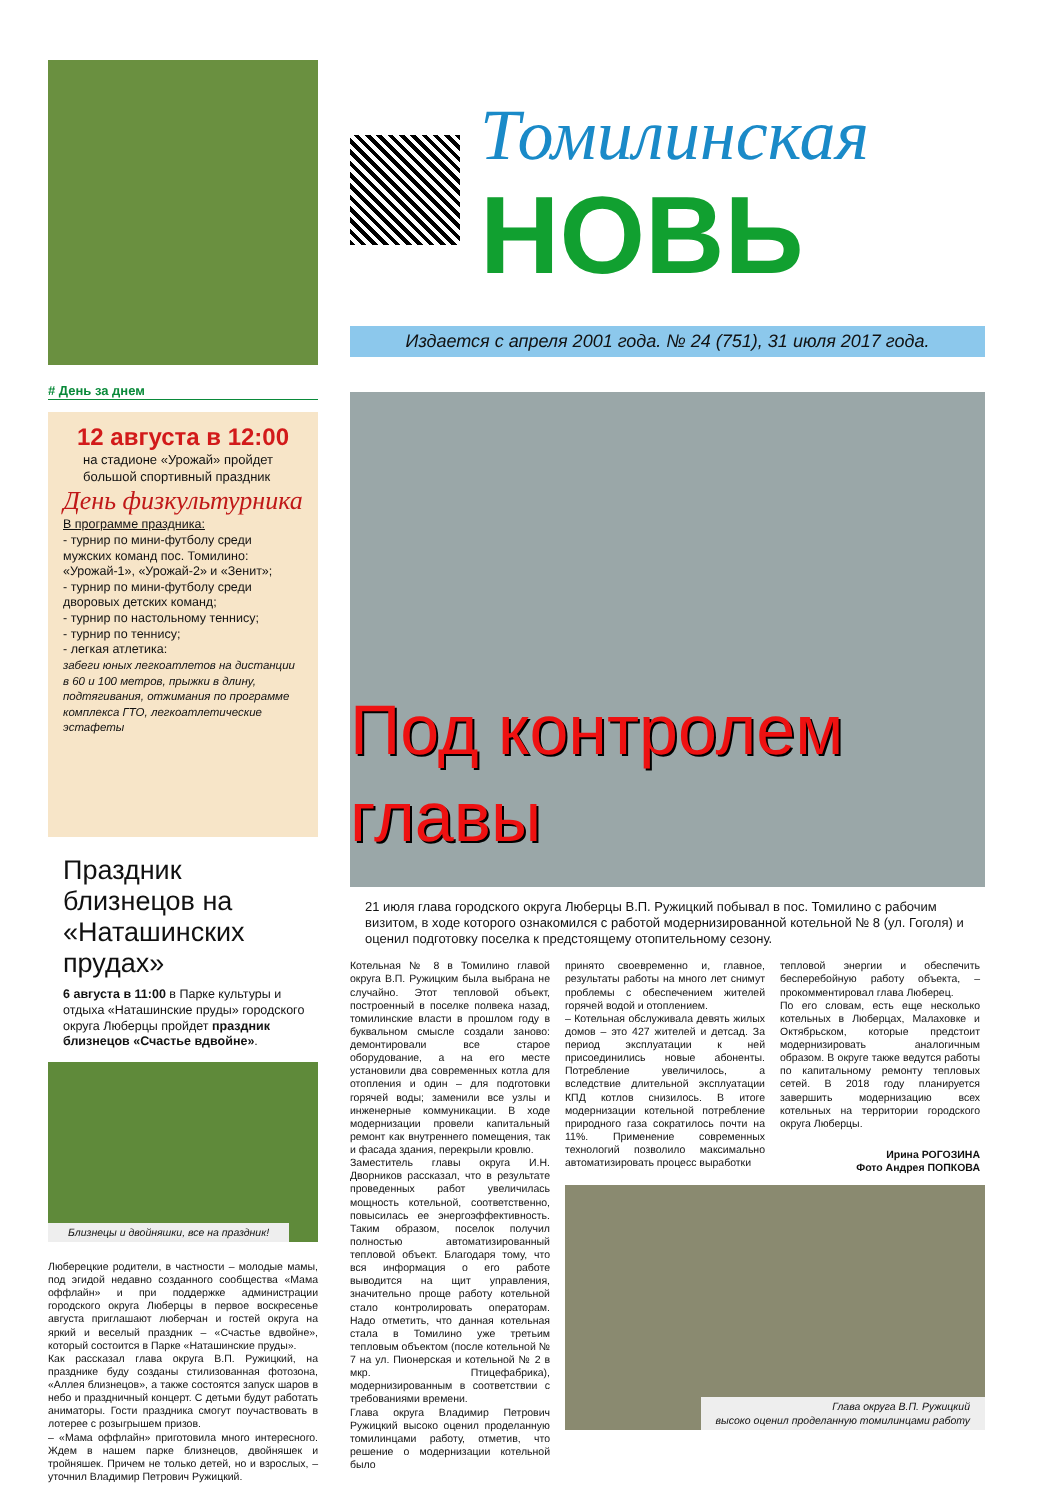# День за днем
12 августа в 12:00
на стадионе «Урожай» пройдет большой спортивный праздник
День физкультурника
В программе праздника:
- турнир по мини-футболу среди мужских команд пос. Томилино: «Урожай-1», «Урожай-2» и «Зенит»;
- турнир по мини-футболу среди дворовых детских команд;
- турнир по настольному теннису;
- турнир по теннису;
- легкая атлетика:
забеги юных легкоатлетов на дистанции в 60 и 100 метров, прыжки в длину, подтягивания, отжимания по программе комплекса ГТО, легкоатлетические эстафеты
Праздник близнецов на «Наташинских прудах»
6 августа в 11:00 в Парке культуры и отдыха «Наташинские пруды» городского округа Люберцы пройдет праздник близнецов «Счастье вдвойне».
Близнецы и двойняшки, все на праздник!
Люберецкие родители, в частности – молодые мамы, под эгидой недавно созданного сообщества «Мама оффлайн» и при поддержке администрации городского округа Люберцы в первое воскресенье августа приглашают люберчан и гостей округа на яркий и веселый праздник – «Счастье вдвойне», который состоится в Парке «Наташинские пруды».
Как рассказал глава округа В.П. Ружицкий, на празднике буду созданы стилизованная фотозона, «Аллея близнецов», а также состоятся запуск шаров в небо и праздничный концерт. С детьми будут работать аниматоры. Гости праздника смогут поучаствовать в лотерее с розыгрышем призов.
– «Мама оффлайн» приготовила много интересного. Ждем в нашем парке близнецов, двойняшек и тройняшек. Причем не только детей, но и взрослых, – уточнил Владимир Петрович Ружицкий.
Томилинская
НОВЬ
Издается с апреля 2001 года. № 24 (751), 31 июля 2017 года.
Под контролем главы
21 июля глава городского округа Люберцы В.П. Ружицкий побывал в пос. Томилино с рабочим визитом, в ходе которого ознакомился с работой модернизированной котельной № 8 (ул. Гоголя) и оценил подготовку поселка к предстоящему отопительному сезону.
Котельная № 8 в Томилино главой округа В.П. Ружицким была выбрана не случайно. Этот тепловой объект, построенный в поселке полвека назад, томилинские власти в прошлом году в буквальном смысле создали заново: демонтировали все старое оборудование, а на его месте установили два современных котла для отопления и один – для подготовки горячей воды; заменили все узлы и инженерные коммуникации. В ходе модернизации провели капитальный ремонт как внутреннего помещения, так и фасада здания, перекрыли кровлю.
Заместитель главы округа И.Н. Дворников рассказал, что в результате проведенных работ увеличилась мощность котельной, соответственно, повысилась ее энергоэффективность. Таким образом, поселок получил полностью автоматизированный тепловой объект. Благодаря тому, что вся информация о его работе выводится на щит управления, значительно проще работу котельной стало контролировать операторам. Надо отметить, что данная котельная стала в Томилино уже третьим тепловым объектом (после котельной № 7 на ул. Пионерская и котельной № 2 в мкр. Птицефабрика), модернизированным в соответствии с требованиями времени.
Глава округа Владимир Петрович Ружицкий высоко оценил проделанную томилинцами работу, отметив, что решение о модернизации котельной было
принято своевременно и, главное, результаты работы на много лет снимут проблемы с обеспечением жителей горячей водой и отоплением.
– Котельная обслуживала девять жилых домов – это 427 жителей и детсад. За период эксплуатации к ней присоединились новые абоненты. Потребление увеличилось, а вследствие длительной эксплуатации КПД котлов снизилось. В итоге модернизации котельной потребление природного газа сократилось почти на 11%. Применение современных технологий позволило максимально автоматизировать процесс выработки
тепловой энергии и обеспечить бесперебойную работу объекта, – прокомментировал глава Люберец.
По его словам, есть еще несколько котельных в Люберцах, Малаховке и Октябрьском, которые предстоит модернизировать аналогичным образом. В округе также ведутся работы по капитальному ремонту тепловых сетей. В 2018 году планируется завершить модернизацию всех котельных на территории городского округа Люберцы.
Ирина РОГОЗИНА
Фото Андрея ПОПКОВА
Глава округа В.П. Ружицкий
высоко оценил проделанную томилинцами работу